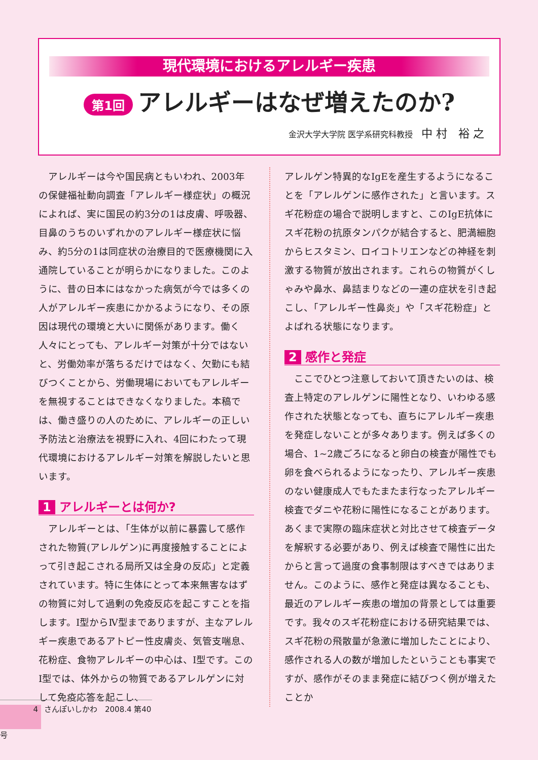現代環境におけるアレルギー疾患
第1回 アレルギーはなぜ増えたのか?
金沢大学大学院 医学系研究科教授 中 村　裕 之
アレルギーは今や国民病ともいわれ、2003年の保健福祉動向調査「アレルギー様症状」の概況によれば、実に国民の約3分の1は皮膚、呼吸器、目鼻のうちのいずれかのアレルギー様症状に悩み、約5分の1は同症状の治療目的で医療機関に入通院していることが明らかになりました。このように、昔の日本にはなかった病気が今では多くの人がアレルギー疾患にかかるようになり、その原因は現代の環境と大いに関係があります。働く人々にとっても、アレルギー対策が十分ではないと、労働効率が落ちるだけではなく、欠勤にも結びつくことから、労働現場においてもアレルギーを無視することはできなくなりました。本稿では、働き盛りの人のために、アレルギーの正しい予防法と治療法を視野に入れ、4回にわたって現代環境におけるアレルギー対策を解説したいと思います。
1 アレルギーとは何か?
アレルギーとは、「生体が以前に暴露して感作された物質(アレルゲン)に再度接触することによって引き起こされる局所又は全身の反応」と定義されています。特に生体にとって本来無害なはずの物質に対して過剰の免疫反応を起こすことを指します。Ⅰ型からⅣ型までありますが、主なアレルギー疾患であるアトピー性皮膚炎、気管支喘息、花粉症、食物アレルギーの中心は、Ⅰ型です。このⅠ型では、体外からの物質であるアレルゲンに対して免疫応答を起こし、
アレルゲン特異的なIgEを産生するようになることを「アレルゲンに感作された」と言います。スギ花粉症の場合で説明しますと、このIgE抗体にスギ花粉の抗原タンパクが結合すると、肥満細胞からヒスタミン、ロイコトリエンなどの神経を刺激する物質が放出されます。これらの物質がくしゃみや鼻水、鼻詰まりなどの一連の症状を引き起こし、「アレルギー性鼻炎」や「スギ花粉症」とよばれる状態になります。
2 感作と発症
ここでひとつ注意しておいて頂きたいのは、検査上特定のアレルゲンに陽性となり、いわゆる感作された状態となっても、直ちにアレルギー疾患を発症しないことが多々あります。例えば多くの場合、1~2歳ごろになると卵白の検査が陽性でも卵を食べられるようになったり、アレルギー疾患のない健康成人でもたまたま行なったアレルギー検査でダニや花粉に陽性になることがあります。あくまで実際の臨床症状と対比させて検査データを解釈する必要があり、例えば検査で陽性に出たからと言って過度の食事制限はすべきではありません。このように、感作と発症は異なることも、最近のアレルギー疾患の増加の背景としては重要です。我々のスギ花粉症における研究結果では、スギ花粉の飛散量が急激に増加したことにより、感作される人の数が増加したということも事実ですが、感作がそのまま発症に結びつく例が増えたことか
4 さんぽいしかわ　2008.4 第40号